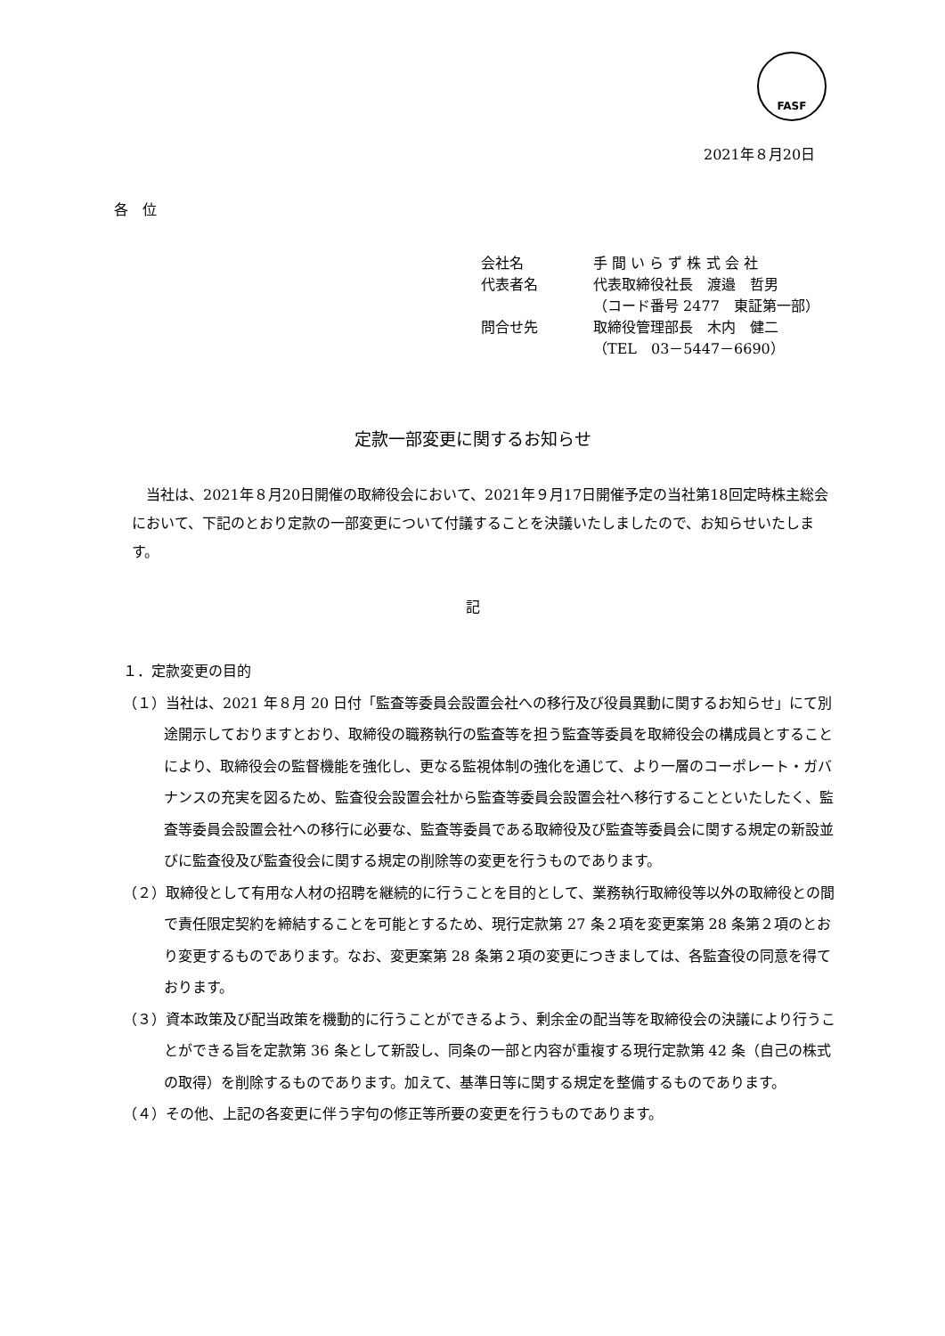FASF
2021年８月20日
各　位
| 会社名 | 手 間 い ら ず 株 式 会 社 |
| 代表者名 | 代表取締役社長 渡邉 哲男 |
| | （コード番号 2477 東証第一部） |
| 問合せ先 | 取締役管理部長 木内 健二 |
| | （TEL 03－5447－6690） |
定款一部変更に関するお知らせ
　当社は、2021年８月20日開催の取締役会において、2021年９月17日開催予定の当社第18回定時株主総会において、下記のとおり定款の一部変更について付議することを決議いたしましたので、お知らせいたします。
記
１．定款変更の目的
（１）当社は、2021 年８月 20 日付「監査等委員会設置会社への移行及び役員異動に関するお知らせ」にて別途開示しておりますとおり、取締役の職務執行の監査等を担う監査等委員を取締役会の構成員とすることにより、取締役会の監督機能を強化し、更なる監視体制の強化を通じて、より一層のコーポレート・ガバナンスの充実を図るため、監査役会設置会社から監査等委員会設置会社へ移行することといたしたく、監査等委員会設置会社への移行に必要な、監査等委員である取締役及び監査等委員会に関する規定の新設並びに監査役及び監査役会に関する規定の削除等の変更を行うものであります。
（２）取締役として有用な人材の招聘を継続的に行うことを目的として、業務執行取締役等以外の取締役との間で責任限定契約を締結することを可能とするため、現行定款第 27 条２項を変更案第 28 条第２項のとおり変更するものであります。なお、変更案第 28 条第２項の変更につきましては、各監査役の同意を得ております。
（３）資本政策及び配当政策を機動的に行うことができるよう、剰余金の配当等を取締役会の決議により行うことができる旨を定款第 36 条として新設し、同条の一部と内容が重複する現行定款第 42 条（自己の株式の取得）を削除するものであります。加えて、基準日等に関する規定を整備するものであります。
（４）その他、上記の各変更に伴う字句の修正等所要の変更を行うものであります。